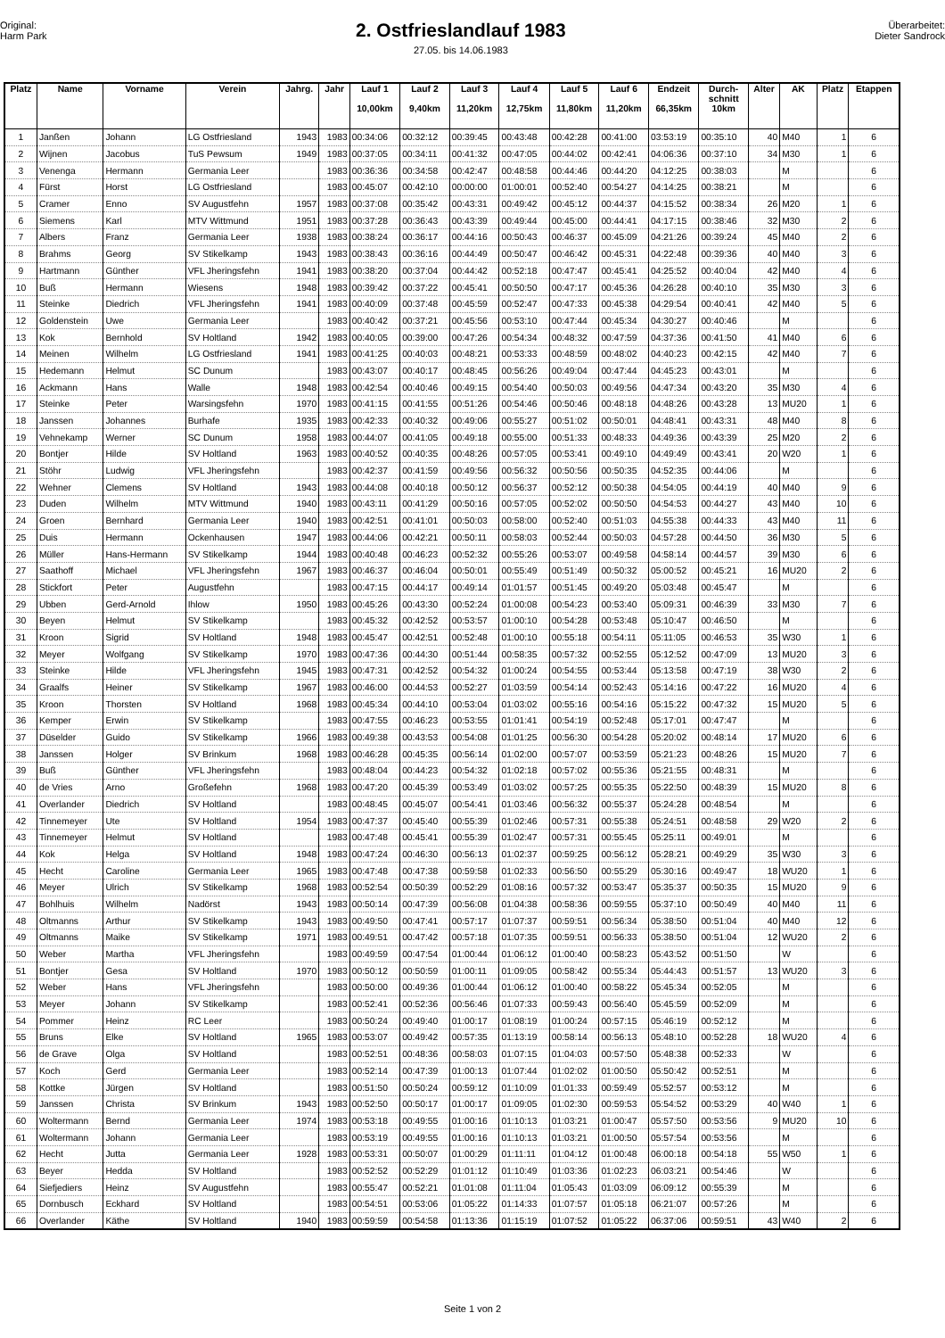Original:
Harm Park
2. Ostfrieslandlauf 1983
27.05. bis 14.06.1983
Überarbeitet:
Dieter Sandrock
| Platz | Name | Vorname | Verein | Jahrg. | Jahr | Lauf 1 10,00km | Lauf 2 9,40km | Lauf 3 11,20km | Lauf 4 12,75km | Lauf 5 11,80km | Lauf 6 11,20km | Endzeit 66,35km | Durch- schnitt 10km | Alter | AK | Platz | Etappen |
| --- | --- | --- | --- | --- | --- | --- | --- | --- | --- | --- | --- | --- | --- | --- | --- | --- | --- |
| 1 | Janßen | Johann | LG Ostfriesland | 1943 | 1983 | 00:34:06 | 00:32:12 | 00:39:45 | 00:43:48 | 00:42:28 | 00:41:00 | 03:53:19 | 00:35:10 | 40 | M40 | 1 | 6 |
| 2 | Wijnen | Jacobus | TuS Pewsum | 1949 | 1983 | 00:37:05 | 00:34:11 | 00:41:32 | 00:47:05 | 00:44:02 | 00:42:41 | 04:06:36 | 00:37:10 | 34 | M30 | 1 | 6 |
| 3 | Venenga | Hermann | Germania Leer | | 1983 | 00:36:36 | 00:34:58 | 00:42:47 | 00:48:58 | 00:44:46 | 00:44:20 | 04:12:25 | 00:38:03 | | M | | 6 |
| 4 | Fürst | Horst | LG Ostfriesland | | 1983 | 00:45:07 | 00:42:10 | 00:00:00 | 01:00:01 | 00:52:40 | 00:54:27 | 04:14:25 | 00:38:21 | | M | | 6 |
| 5 | Cramer | Enno | SV Augustfehn | 1957 | 1983 | 00:37:08 | 00:35:42 | 00:43:31 | 00:49:42 | 00:45:12 | 00:44:37 | 04:15:52 | 00:38:34 | 26 | M20 | 1 | 6 |
| 6 | Siemens | Karl | MTV Wittmund | 1951 | 1983 | 00:37:28 | 00:36:43 | 00:43:39 | 00:49:44 | 00:45:00 | 00:44:41 | 04:17:15 | 00:38:46 | 32 | M30 | 2 | 6 |
| 7 | Albers | Franz | Germania Leer | 1938 | 1983 | 00:38:24 | 00:36:17 | 00:44:16 | 00:50:43 | 00:46:37 | 00:45:09 | 04:21:26 | 00:39:24 | 45 | M40 | 2 | 6 |
| 8 | Brahms | Georg | SV Stikelkamp | 1943 | 1983 | 00:38:43 | 00:36:16 | 00:44:49 | 00:50:47 | 00:46:42 | 00:45:31 | 04:22:48 | 00:39:36 | 40 | M40 | 3 | 6 |
| 9 | Hartmann | Günther | VFL Jheringsfehn | 1941 | 1983 | 00:38:20 | 00:37:04 | 00:44:42 | 00:52:18 | 00:47:47 | 00:45:41 | 04:25:52 | 00:40:04 | 42 | M40 | 4 | 6 |
| 10 | Buß | Hermann | Wiesens | 1948 | 1983 | 00:39:42 | 00:37:22 | 00:45:41 | 00:50:50 | 00:47:17 | 00:45:36 | 04:26:28 | 00:40:10 | 35 | M30 | 3 | 6 |
| 11 | Steinke | Diedrich | VFL Jheringsfehn | 1941 | 1983 | 00:40:09 | 00:37:48 | 00:45:59 | 00:52:47 | 00:47:33 | 00:45:38 | 04:29:54 | 00:40:41 | 42 | M40 | 5 | 6 |
| 12 | Goldenstein | Uwe | Germania Leer | | 1983 | 00:40:42 | 00:37:21 | 00:45:56 | 00:53:10 | 00:47:44 | 00:45:34 | 04:30:27 | 00:40:46 | | M | | 6 |
| 13 | Kok | Bernhold | SV Holtland | 1942 | 1983 | 00:40:05 | 00:39:00 | 00:47:26 | 00:54:34 | 00:48:32 | 00:47:59 | 04:37:36 | 00:41:50 | 41 | M40 | 6 | 6 |
| 14 | Meinen | Wilhelm | LG Ostfriesland | 1941 | 1983 | 00:41:25 | 00:40:03 | 00:48:21 | 00:53:33 | 00:48:59 | 00:48:02 | 04:40:23 | 00:42:15 | 42 | M40 | 7 | 6 |
| 15 | Hedemann | Helmut | SC Dunum | | 1983 | 00:43:07 | 00:40:17 | 00:48:45 | 00:56:26 | 00:49:04 | 00:47:44 | 04:45:23 | 00:43:01 | | M | | 6 |
| 16 | Ackmann | Hans | Walle | 1948 | 1983 | 00:42:54 | 00:40:46 | 00:49:15 | 00:54:40 | 00:50:03 | 00:49:56 | 04:47:34 | 00:43:20 | 35 | M30 | 4 | 6 |
| 17 | Steinke | Peter | Warsingsfehn | 1970 | 1983 | 00:41:15 | 00:41:55 | 00:51:26 | 00:54:46 | 00:50:46 | 00:48:18 | 04:48:26 | 00:43:28 | 13 | MU20 | 1 | 6 |
| 18 | Janssen | Johannes | Burhafe | 1935 | 1983 | 00:42:33 | 00:40:32 | 00:49:06 | 00:55:27 | 00:51:02 | 00:50:01 | 04:48:41 | 00:43:31 | 48 | M40 | 8 | 6 |
| 19 | Vehnekamp | Werner | SC Dunum | 1958 | 1983 | 00:44:07 | 00:41:05 | 00:49:18 | 00:55:00 | 00:51:33 | 00:48:33 | 04:49:36 | 00:43:39 | 25 | M20 | 2 | 6 |
| 20 | Bontjer | Hilde | SV Holtland | 1963 | 1983 | 00:40:52 | 00:40:35 | 00:48:26 | 00:57:05 | 00:53:41 | 00:49:10 | 04:49:49 | 00:43:41 | 20 | W20 | 1 | 6 |
| 21 | Stöhr | Ludwig | VFL Jheringsfehn | | 1983 | 00:42:37 | 00:41:59 | 00:49:56 | 00:56:32 | 00:50:56 | 00:50:35 | 04:52:35 | 00:44:06 | | M | | 6 |
| 22 | Wehner | Clemens | SV Holtland | 1943 | 1983 | 00:44:08 | 00:40:18 | 00:50:12 | 00:56:37 | 00:52:12 | 00:50:38 | 04:54:05 | 00:44:19 | 40 | M40 | 9 | 6 |
| 23 | Duden | Wilhelm | MTV Wittmund | 1940 | 1983 | 00:43:11 | 00:41:29 | 00:50:16 | 00:57:05 | 00:52:02 | 00:50:50 | 04:54:53 | 00:44:27 | 43 | M40 | 10 | 6 |
| 24 | Groen | Bernhard | Germania Leer | 1940 | 1983 | 00:42:51 | 00:41:01 | 00:50:03 | 00:58:00 | 00:52:40 | 00:51:03 | 04:55:38 | 00:44:33 | 43 | M40 | 11 | 6 |
| 25 | Duis | Hermann | Ockenhausen | 1947 | 1983 | 00:44:06 | 00:42:21 | 00:50:11 | 00:58:03 | 00:52:44 | 00:50:03 | 04:57:28 | 00:44:50 | 36 | M30 | 5 | 6 |
| 26 | Müller | Hans-Hermann | SV Stikelkamp | 1944 | 1983 | 00:40:48 | 00:46:23 | 00:52:32 | 00:55:26 | 00:53:07 | 00:49:58 | 04:58:14 | 00:44:57 | 39 | M30 | 6 | 6 |
| 27 | Saathoff | Michael | VFL Jheringsfehn | 1967 | 1983 | 00:46:37 | 00:46:04 | 00:50:01 | 00:55:49 | 00:51:49 | 00:50:32 | 05:00:52 | 00:45:21 | 16 | MU20 | 2 | 6 |
| 28 | Stickfort | Peter | Augustfehn | | 1983 | 00:47:15 | 00:44:17 | 00:49:14 | 01:01:57 | 00:51:45 | 00:49:20 | 05:03:48 | 00:45:47 | | M | | 6 |
| 29 | Ubben | Gerd-Arnold | Ihlow | 1950 | 1983 | 00:45:26 | 00:43:30 | 00:52:24 | 01:00:08 | 00:54:23 | 00:53:40 | 05:09:31 | 00:46:39 | 33 | M30 | 7 | 6 |
| 30 | Beyen | Helmut | SV Stikelkamp | | 1983 | 00:45:32 | 00:42:52 | 00:53:57 | 01:00:10 | 00:54:28 | 00:53:48 | 05:10:47 | 00:46:50 | | M | | 6 |
| 31 | Kroon | Sigrid | SV Holtland | 1948 | 1983 | 00:45:47 | 00:42:51 | 00:52:48 | 01:00:10 | 00:55:18 | 00:54:11 | 05:11:05 | 00:46:53 | 35 | W30 | 1 | 6 |
| 32 | Meyer | Wolfgang | SV Stikelkamp | 1970 | 1983 | 00:47:36 | 00:44:30 | 00:51:44 | 00:58:35 | 00:57:32 | 00:52:55 | 05:12:52 | 00:47:09 | 13 | MU20 | 3 | 6 |
| 33 | Steinke | Hilde | VFL Jheringsfehn | 1945 | 1983 | 00:47:31 | 00:42:52 | 00:54:32 | 01:00:24 | 00:54:55 | 00:53:44 | 05:13:58 | 00:47:19 | 38 | W30 | 2 | 6 |
| 34 | Graalfs | Heiner | SV Stikelkamp | 1967 | 1983 | 00:46:00 | 00:44:53 | 00:52:27 | 01:03:59 | 00:54:14 | 00:52:43 | 05:14:16 | 00:47:22 | 16 | MU20 | 4 | 6 |
| 35 | Kroon | Thorsten | SV Holtland | 1968 | 1983 | 00:45:34 | 00:44:10 | 00:53:04 | 01:03:02 | 00:55:16 | 00:54:16 | 05:15:22 | 00:47:32 | 15 | MU20 | 5 | 6 |
| 36 | Kemper | Erwin | SV Stikelkamp | | 1983 | 00:47:55 | 00:46:23 | 00:53:55 | 01:01:41 | 00:54:19 | 00:52:48 | 05:17:01 | 00:47:47 | | M | | 6 |
| 37 | Düselder | Guido | SV Stikelkamp | 1966 | 1983 | 00:49:38 | 00:43:53 | 00:54:08 | 01:01:25 | 00:56:30 | 00:54:28 | 05:20:02 | 00:48:14 | 17 | MU20 | 6 | 6 |
| 38 | Janssen | Holger | SV Brinkum | 1968 | 1983 | 00:46:28 | 00:45:35 | 00:56:14 | 01:02:00 | 00:57:07 | 00:53:59 | 05:21:23 | 00:48:26 | 15 | MU20 | 7 | 6 |
| 39 | Buß | Günther | VFL Jheringsfehn | | 1983 | 00:48:04 | 00:44:23 | 00:54:32 | 01:02:18 | 00:57:02 | 00:55:36 | 05:21:55 | 00:48:31 | | M | | 6 |
| 40 | de Vries | Arno | Großefehn | 1968 | 1983 | 00:47:20 | 00:45:39 | 00:53:49 | 01:03:02 | 00:57:25 | 00:55:35 | 05:22:50 | 00:48:39 | 15 | MU20 | 8 | 6 |
| 41 | Overlander | Diedrich | SV Holtland | | 1983 | 00:48:45 | 00:45:07 | 00:54:41 | 01:03:46 | 00:56:32 | 00:55:37 | 05:24:28 | 00:48:54 | | M | | 6 |
| 42 | Tinnemeyer | Ute | SV Holtland | 1954 | 1983 | 00:47:37 | 00:45:40 | 00:55:39 | 01:02:46 | 00:57:31 | 00:55:38 | 05:24:51 | 00:48:58 | 29 | W20 | 2 | 6 |
| 43 | Tinnemeyer | Helmut | SV Holtland | | 1983 | 00:47:48 | 00:45:41 | 00:55:39 | 01:02:47 | 00:57:31 | 00:55:45 | 05:25:11 | 00:49:01 | | M | | 6 |
| 44 | Kok | Helga | SV Holtland | 1948 | 1983 | 00:47:24 | 00:46:30 | 00:56:13 | 01:02:37 | 00:59:25 | 00:56:12 | 05:28:21 | 00:49:29 | 35 | W30 | 3 | 6 |
| 45 | Hecht | Caroline | Germania Leer | 1965 | 1983 | 00:47:48 | 00:47:38 | 00:59:58 | 01:02:33 | 00:56:50 | 00:55:29 | 05:30:16 | 00:49:47 | 18 | WU20 | 1 | 6 |
| 46 | Meyer | Ulrich | SV Stikelkamp | 1968 | 1983 | 00:52:54 | 00:50:39 | 00:52:29 | 01:08:16 | 00:57:32 | 00:53:47 | 05:35:37 | 00:50:35 | 15 | MU20 | 9 | 6 |
| 47 | Bohlhuis | Wilhelm | Nadörst | 1943 | 1983 | 00:50:14 | 00:47:39 | 00:56:08 | 01:04:38 | 00:58:36 | 00:59:55 | 05:37:10 | 00:50:49 | 40 | M40 | 11 | 6 |
| 48 | Oltmanns | Arthur | SV Stikelkamp | 1943 | 1983 | 00:49:50 | 00:47:41 | 00:57:17 | 01:07:37 | 00:59:51 | 00:56:34 | 05:38:50 | 00:51:04 | 40 | M40 | 12 | 6 |
| 49 | Oltmanns | Maike | SV Stikelkamp | 1971 | 1983 | 00:49:51 | 00:47:42 | 00:57:18 | 01:07:35 | 00:59:51 | 00:56:33 | 05:38:50 | 00:51:04 | 12 | WU20 | 2 | 6 |
| 50 | Weber | Martha | VFL Jheringsfehn | | 1983 | 00:49:59 | 00:47:54 | 01:00:44 | 01:06:12 | 01:00:40 | 00:58:23 | 05:43:52 | 00:51:50 | | W | | 6 |
| 51 | Bontjer | Gesa | SV Holtland | 1970 | 1983 | 00:50:12 | 00:50:59 | 01:00:11 | 01:09:05 | 00:58:42 | 00:55:34 | 05:44:43 | 00:51:57 | 13 | WU20 | 3 | 6 |
| 52 | Weber | Hans | VFL Jheringsfehn | | 1983 | 00:50:00 | 00:49:36 | 01:00:44 | 01:06:12 | 01:00:40 | 00:58:22 | 05:45:34 | 00:52:05 | | M | | 6 |
| 53 | Meyer | Johann | SV Stikelkamp | | 1983 | 00:52:41 | 00:52:36 | 00:56:46 | 01:07:33 | 00:59:43 | 00:56:40 | 05:45:59 | 00:52:09 | | M | | 6 |
| 54 | Pommer | Heinz | RC Leer | | 1983 | 00:50:24 | 00:49:40 | 01:00:17 | 01:08:19 | 01:00:24 | 00:57:15 | 05:46:19 | 00:52:12 | | M | | 6 |
| 55 | Bruns | Elke | SV Holtland | 1965 | 1983 | 00:53:07 | 00:49:42 | 00:57:35 | 01:13:19 | 00:58:14 | 00:56:13 | 05:48:10 | 00:52:28 | 18 | WU20 | 4 | 6 |
| 56 | de Grave | Olga | SV Holtland | | 1983 | 00:52:51 | 00:48:36 | 00:58:03 | 01:07:15 | 01:04:03 | 00:57:50 | 05:48:38 | 00:52:33 | | W | | 6 |
| 57 | Koch | Gerd | Germania Leer | | 1983 | 00:52:14 | 00:47:39 | 01:00:13 | 01:07:44 | 01:02:02 | 01:00:50 | 05:50:42 | 00:52:51 | | M | | 6 |
| 58 | Kottke | Jürgen | SV Holtland | | 1983 | 00:51:50 | 00:50:24 | 00:59:12 | 01:10:09 | 01:01:33 | 00:59:49 | 05:52:57 | 00:53:12 | | M | | 6 |
| 59 | Janssen | Christa | SV Brinkum | 1943 | 1983 | 00:52:50 | 00:50:17 | 01:00:17 | 01:09:05 | 01:02:30 | 00:59:53 | 05:54:52 | 00:53:29 | 40 | W40 | 1 | 6 |
| 60 | Woltermann | Bernd | Germania Leer | 1974 | 1983 | 00:53:18 | 00:49:55 | 01:00:16 | 01:10:13 | 01:03:21 | 01:00:47 | 05:57:50 | 00:53:56 | 9 | MU20 | 10 | 6 |
| 61 | Woltermann | Johann | Germania Leer | | 1983 | 00:53:19 | 00:49:55 | 01:00:16 | 01:10:13 | 01:03:21 | 01:00:50 | 05:57:54 | 00:53:56 | | M | | 6 |
| 62 | Hecht | Jutta | Germania Leer | 1928 | 1983 | 00:53:31 | 00:50:07 | 01:00:29 | 01:11:11 | 01:04:12 | 01:00:48 | 06:00:18 | 00:54:18 | 55 | W50 | 1 | 6 |
| 63 | Beyer | Hedda | SV Holtland | | 1983 | 00:52:52 | 00:52:29 | 01:01:12 | 01:10:49 | 01:03:36 | 01:02:23 | 06:03:21 | 00:54:46 | | W | | 6 |
| 64 | Siefjediers | Heinz | SV Augustfehn | | 1983 | 00:55:47 | 00:52:21 | 01:01:08 | 01:11:04 | 01:05:43 | 01:03:09 | 06:09:12 | 00:55:39 | | M | | 6 |
| 65 | Dornbusch | Eckhard | SV Holtland | | 1983 | 00:54:51 | 00:53:06 | 01:05:22 | 01:14:33 | 01:07:57 | 01:05:18 | 06:21:07 | 00:57:26 | | M | | 6 |
| 66 | Overlander | Käthe | SV Holtland | 1940 | 1983 | 00:59:59 | 00:54:58 | 01:13:36 | 01:15:19 | 01:07:52 | 01:05:22 | 06:37:06 | 00:59:51 | 43 | W40 | 2 | 6 |
Seite 1 von 2